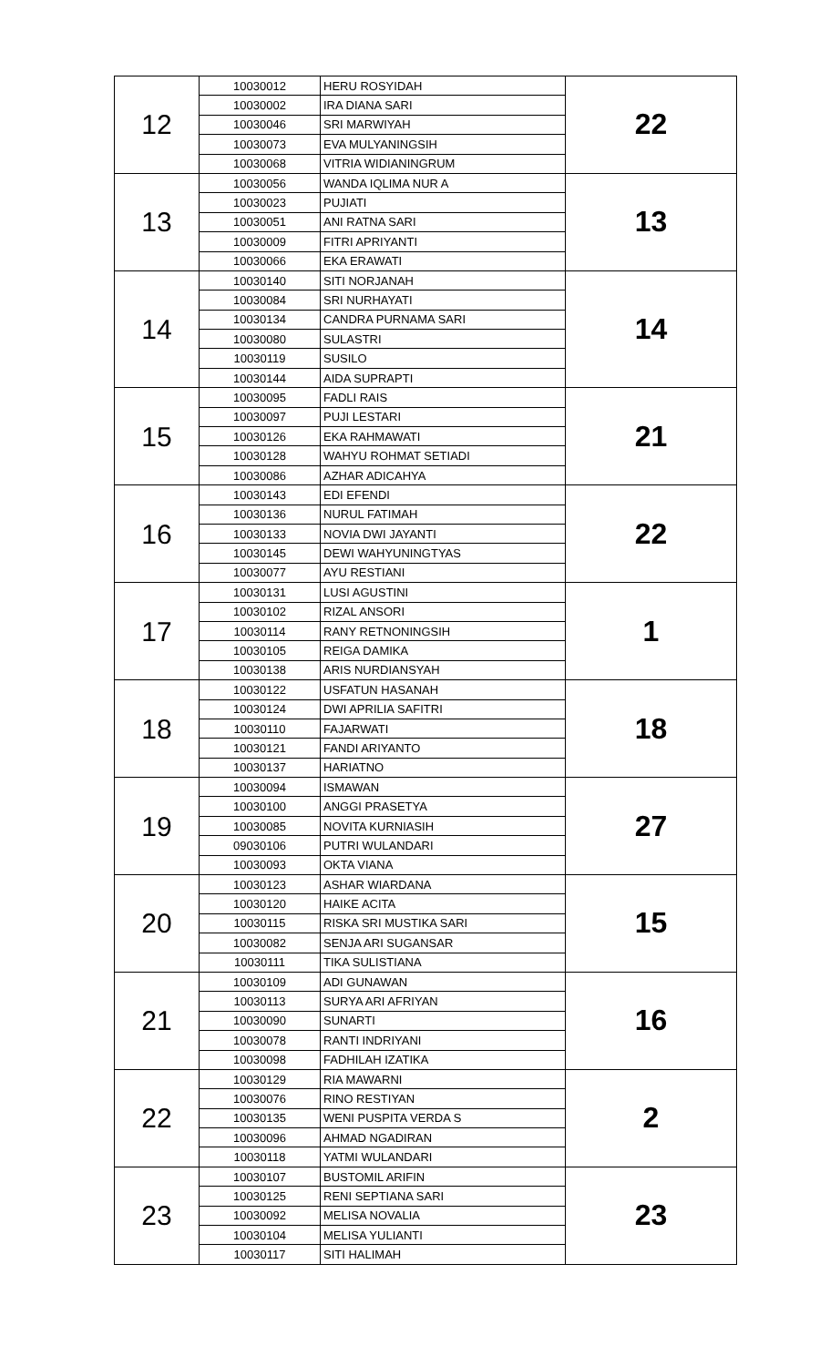| 12 | 10030012 | HERU ROSYIDAH | 22 |
| | 10030002 | IRA DIANA SARI | |
| | 10030046 | SRI MARWIYAH | |
| | 10030073 | EVA MULYANINGSIH | |
| | 10030068 | VITRIA WIDIANINGRUM | |
| 13 | 10030056 | WANDA IQLIMA NUR A | 13 |
| | 10030023 | PUJIATI | |
| | 10030051 | ANI RATNA SARI | |
| | 10030009 | FITRI APRIYANTI | |
| | 10030066 | EKA ERAWATI | |
| 14 | 10030140 | SITI NORJANAH | 14 |
| | 10030084 | SRI NURHAYATI | |
| | 10030134 | CANDRA PURNAMA SARI | |
| | 10030080 | SULASTRI | |
| | 10030119 | SUSILO | |
| | 10030144 | AIDA SUPRAPTI | |
| 15 | 10030095 | FADLI RAIS | 21 |
| | 10030097 | PUJI LESTARI | |
| | 10030126 | EKA RAHMAWATI | |
| | 10030128 | WAHYU ROHMAT SETIADI | |
| | 10030086 | AZHAR ADICAHYA | |
| 16 | 10030143 | EDI EFENDI | 22 |
| | 10030136 | NURUL FATIMAH | |
| | 10030133 | NOVIA DWI JAYANTI | |
| | 10030145 | DEWI WAHYUNINGTYAS | |
| | 10030077 | AYU RESTIANI | |
| 17 | 10030131 | LUSI AGUSTINI | 1 |
| | 10030102 | RIZAL ANSORI | |
| | 10030114 | RANY RETNONINGSIH | |
| | 10030105 | REIGA DAMIKA | |
| | 10030138 | ARIS NURDIANSYAH | |
| 18 | 10030122 | USFATUN HASANAH | 18 |
| | 10030124 | DWI APRILIA SAFITRI | |
| | 10030110 | FAJARWATI | |
| | 10030121 | FANDI ARIYANTO | |
| | 10030137 | HARIATNO | |
| 19 | 10030094 | ISMAWAN | 27 |
| | 10030100 | ANGGI PRASETYA | |
| | 10030085 | NOVITA KURNIASIH | |
| | 09030106 | PUTRI WULANDARI | |
| | 10030093 | OKTA VIANA | |
| 20 | 10030123 | ASHAR WIARDANA | 15 |
| | 10030120 | HAIKE ACITA | |
| | 10030115 | RISKA SRI MUSTIKA SARI | |
| | 10030082 | SENJA ARI SUGANSAR | |
| | 10030111 | TIKA SULISTIANA | |
| 21 | 10030109 | ADI GUNAWAN | 16 |
| | 10030113 | SURYA ARI AFRIYAN | |
| | 10030090 | SUNARTI | |
| | 10030078 | RANTI INDRIYANI | |
| | 10030098 | FADHILAH IZATIKA | |
| 22 | 10030129 | RIA MAWARNI | 2 |
| | 10030076 | RINO RESTIYAN | |
| | 10030135 | WENI PUSPITA VERDA S | |
| | 10030096 | AHMAD NGADIRAN | |
| | 10030118 | YATMI WULANDARI | |
| 23 | 10030107 | BUSTOMIL ARIFIN | 23 |
| | 10030125 | RENI SEPTIANA SARI | |
| | 10030092 | MELISA NOVALIA | |
| | 10030104 | MELISA YULIANTI | |
| | 10030117 | SITI HALIMAH | |